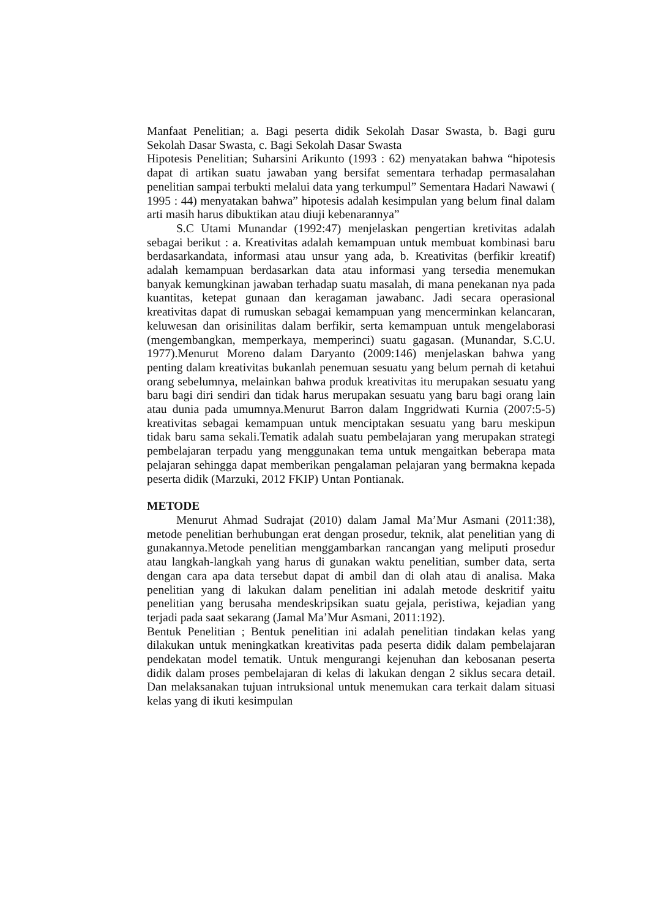Manfaat Penelitian; a. Bagi peserta didik Sekolah Dasar Swasta, b. Bagi guru Sekolah Dasar Swasta, c. Bagi Sekolah Dasar Swasta
Hipotesis Penelitian; Suharsini Arikunto (1993 : 62) menyatakan bahwa “hipotesis dapat di artikan suatu jawaban yang bersifat sementara terhadap permasalahan penelitian sampai terbukti melalui data yang terkumpul” Sementara Hadari Nawawi ( 1995 : 44) menyatakan bahwa” hipotesis adalah kesimpulan yang belum final dalam arti masih harus dibuktikan atau diuji kebenarannya”
S.C Utami Munandar (1992:47) menjelaskan pengertian kretivitas adalah sebagai berikut : a. Kreativitas adalah kemampuan untuk membuat kombinasi baru berdasarkandata, informasi atau unsur yang ada, b. Kreativitas (berfikir kreatif) adalah kemampuan berdasarkan data atau informasi yang tersedia menemukan banyak kemungkinan jawaban terhadap suatu masalah, di mana penekanan nya pada kuantitas, ketepat gunaan dan keragaman jawabanc. Jadi secara operasional kreativitas dapat di rumuskan sebagai kemampuan yang mencerminkan kelancaran, keluwesan dan orisinilitas dalam berfikir, serta kemampuan untuk mengelaborasi (mengembangkan, memperkaya, memperinci) suatu gagasan. (Munandar, S.C.U. 1977).Menurut Moreno dalam Daryanto (2009:146) menjelaskan bahwa yang penting dalam kreativitas bukanlah penemuan sesuatu yang belum pernah di ketahui orang sebelumnya, melainkan bahwa produk kreativitas itu merupakan sesuatu yang baru bagi diri sendiri dan tidak harus merupakan sesuatu yang baru bagi orang lain atau dunia pada umumnya.Menurut Barron dalam Inggridwati Kurnia (2007:5-5) kreativitas sebagai kemampuan untuk menciptakan sesuatu yang baru meskipun tidak baru sama sekali.Tematik adalah suatu pembelajaran yang merupakan strategi pembelajaran terpadu yang menggunakan tema untuk mengaitkan beberapa mata pelajaran sehingga dapat memberikan pengalaman pelajaran yang bermakna kepada peserta didik (Marzuki, 2012 FKIP) Untan Pontianak.
METODE
Menurut Ahmad Sudrajat (2010) dalam Jamal Ma’Mur Asmani (2011:38), metode penelitian berhubungan erat dengan prosedur, teknik, alat penelitian yang di gunakannya.Metode penelitian menggambarkan rancangan yang meliputi prosedur atau langkah-langkah yang harus di gunakan waktu penelitian, sumber data, serta dengan cara apa data tersebut dapat di ambil dan di olah atau di analisa. Maka penelitian yang di lakukan dalam penelitian ini adalah metode deskritif yaitu penelitian yang berusaha mendeskripsikan suatu gejala, peristiwa, kejadian yang terjadi pada saat sekarang (Jamal Ma’Mur Asmani, 2011:192).
Bentuk Penelitian ; Bentuk penelitian ini adalah penelitian tindakan kelas yang dilakukan untuk meningkatkan kreativitas pada peserta didik dalam pembelajaran pendekatan model tematik. Untuk mengurangi kejenuhan dan kebosanan peserta didik dalam proses pembelajaran di kelas di lakukan dengan 2 siklus secara detail. Dan melaksanakan tujuan intruksional untuk menemukan cara terkait dalam situasi kelas yang di ikuti kesimpulan